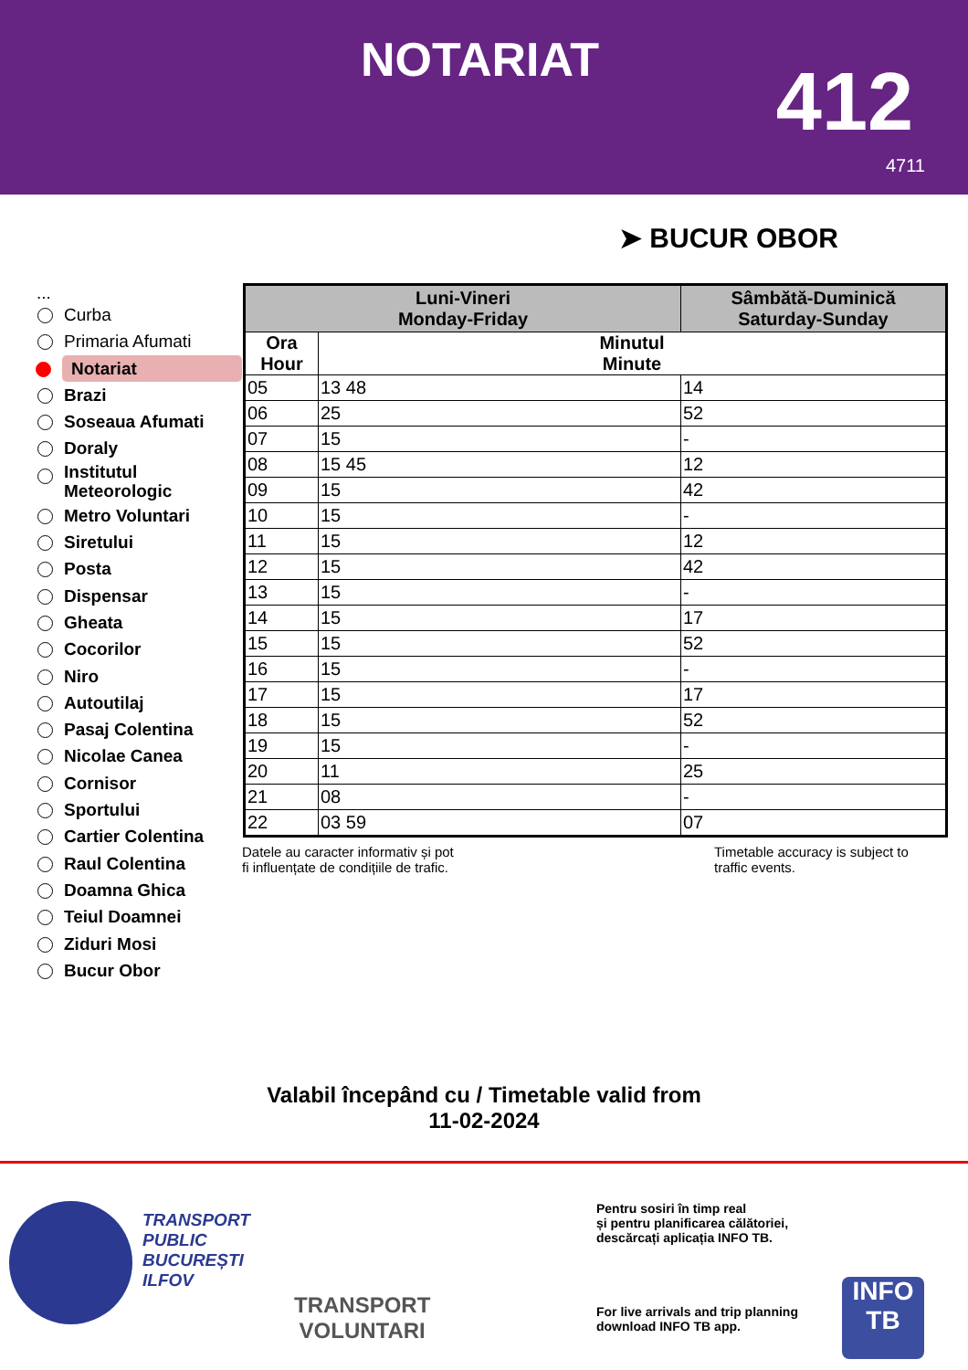NOTARIAT 412
4711
➤ BUCUR OBOR
...
Curba
Primaria Afumati
Notariat
Brazi
Soseaua Afumati
Doraly
Institutul Meteorologic
Metro Voluntari
Siretului
Posta
Dispensar
Gheata
Cocorilor
Niro
Autoutilaj
Pasaj Colentina
Nicolae Canea
Cornisor
Sportului
Cartier Colentina
Raul Colentina
Doamna Ghica
Teiul Doamnei
Ziduri Mosi
Bucur Obor
| Luni-Vineri Monday-Friday | | Sâmbătă-Duminică Saturday-Sunday |
| --- | --- | --- |
| Ora Hour | Minutul Minute | |
| 05 | 13 48 | 14 |
| 06 | 25 | 52 |
| 07 | 15 | - |
| 08 | 15 45 | 12 |
| 09 | 15 | 42 |
| 10 | 15 | - |
| 11 | 15 | 12 |
| 12 | 15 | 42 |
| 13 | 15 | - |
| 14 | 15 | 17 |
| 15 | 15 | 52 |
| 16 | 15 | - |
| 17 | 15 | 17 |
| 18 | 15 | 52 |
| 19 | 15 | - |
| 20 | 11 | 25 |
| 21 | 08 | - |
| 22 | 03 59 | 07 |
Datele au caracter informativ și pot
fi influențate de condițiile de trafic.
Timetable accuracy is subject to
traffic events.
Valabil începând cu / Timetable valid from
11-02-2024
TRANSPORT
PUBLIC
BUCUREȘTI
ILFOV
TRANSPORT
VOLUNTARI
Pentru sosiri în timp real
și pentru planificarea călătoriei,
descărcați aplicația INFO TB.
For live arrivals and trip planning
download INFO TB app.
INFO
TB